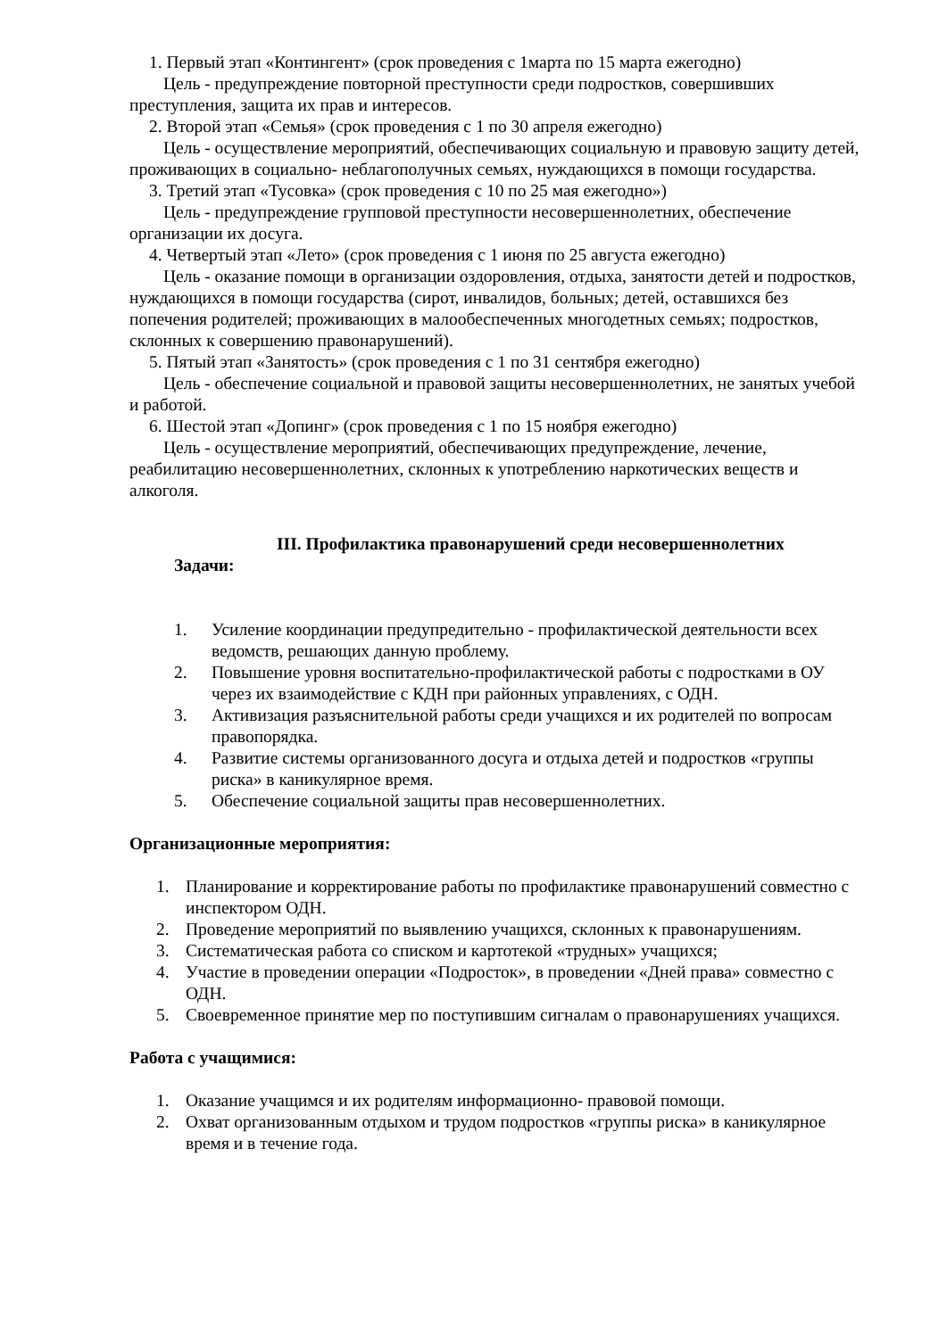1. Первый этап «Контингент» (срок проведения с 1марта по 15 марта ежегодно)
Цель - предупреждение повторной преступности среди подростков, совершивших преступления, защита их прав и интересов.
2. Второй этап «Семья» (срок проведения с 1 по 30 апреля ежегодно)
Цель - осуществление мероприятий, обеспечивающих социальную и правовую защиту детей, проживающих в социально- неблагополучных семьях, нуждающихся в помощи государства.
3. Третий этап «Тусовка» (срок проведения с 10 по 25 мая ежегодно»)
Цель - предупреждение групповой преступности несовершеннолетних, обеспечение организации их досуга.
4. Четвертый этап «Лето» (срок проведения с 1 июня по 25 августа ежегодно)
Цель - оказание помощи в организации оздоровления, отдыха, занятости детей и подростков, нуждающихся в помощи государства (сирот, инвалидов, больных; детей, оставшихся без попечения родителей; проживающих в малообеспеченных многодетных семьях; подростков, склонных к совершению правонарушений).
5. Пятый этап «Занятость» (срок проведения с 1 по 31 сентября ежегодно)
Цель - обеспечение социальной и правовой защиты несовершеннолетних, не занятых учебой и работой.
6. Шестой этап «Допинг» (срок проведения с 1 по 15 ноября ежегодно)
Цель - осуществление мероприятий, обеспечивающих предупреждение, лечение, реабилитацию несовершеннолетних, склонных к употреблению наркотических веществ и алкоголя.
III. Профилактика правонарушений среди несовершеннолетних
Задачи:
1. Усиление координации предупредительно - профилактической деятельности всех ведомств, решающих данную проблему.
2. Повышение уровня воспитательно-профилактической работы с подростками в ОУ через их взаимодействие с КДН при районных управлениях, с ОДН.
3. Активизация разъяснительной работы среди учащихся и их родителей по вопросам правопорядка.
4. Развитие системы организованного досуга и отдыха детей и подростков «группы риска» в каникулярное время.
5. Обеспечение социальной защиты прав несовершеннолетних.
Организационные мероприятия:
1. Планирование и корректирование работы по профилактике правонарушений совместно с инспектором ОДН.
2. Проведение мероприятий по выявлению учащихся, склонных к правонарушениям.
3. Систематическая работа со списком и картотекой «трудных» учащихся;
4. Участие в проведении операции «Подросток», в проведении «Дней права» совместно с ОДН.
5. Своевременное принятие мер по поступившим сигналам о правонарушениях учащихся.
Работа с учащимися:
1. Оказание учащимся и их родителям информационно- правовой помощи.
2. Охват организованным отдыхом и трудом подростков «группы риска» в каникулярное время и в течение года.